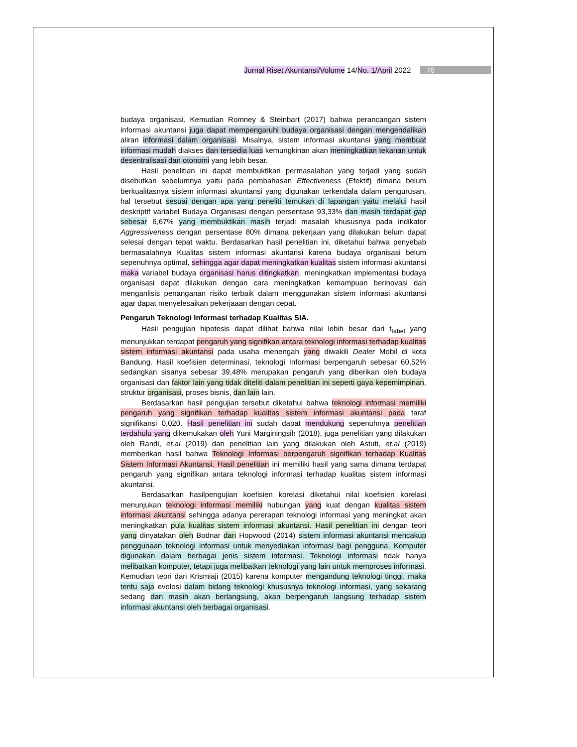Jurnal Riset Akuntansi/Volume 14/No. 1/April 2022 76
budaya organisasi. Kemudian Romney & Steinbart (2017) bahwa perancangan sistem informasi akuntansi juga dapat mempengaruhi budaya organisasi dengan mengendalikan aliran informasi dalam organisasi. Misalnya, sistem informasi akuntansi yang membuat informasi mudah diakses dan tersedia luas kemungkinan akan meningkatkan tekanan untuk desentralisasi dan otonomi yang lebih besar.
Hasil penelitian ini dapat membuktikan permasalahan yang terjadi yang sudah disebutkan sebelumnya yaitu pada pembahasan Effectiveness (Efektif) dimana belum berkualitasnya sistem informasi akuntansi yang digunakan terkendala dalam pengurusan, hal tersebut sesuai dengan apa yang peneliti temukan di lapangan yaitu melalui hasil deskriptif variabel Budaya Organisasi dengan persentase 93,33% dan masih terdapat gap sebesar 6,67% yang membuktikan masih terjadi masalah khususnya pada indikator Aggressiveness dengan persentase 80% dimana pekerjaan yang dilakukan belum dapat selesai dengan tepat waktu. Berdasarkan hasil penelitian ini, diketahui bahwa penyebab bermasalahnya Kualitas sistem informasi akuntansi karena budaya organisasi belum sepenuhnya optimal, sehingga agar dapat meningkatkan kualitas sistem informasi akuntansi maka variabel budaya organisasi harus ditingkatkan, meningkatkan implementasi budaya organisasi dapat dilakukan dengan cara meningkatkan kemampuan berinovasi dan menganlisis penanganan risiko terbaik dalam menggunakan sistem informasi akuntansi agar dapat menyelesaikan pekerjaaan dengan cepat.
Pengaruh Teknologi Informasi terhadap Kualitas SIA.
Hasil pengujian hipotesis dapat dilihat bahwa nilai lebih besar dari t<sub>tabel</sub> yang menunjukkan terdapat pengaruh yang signifikan antara teknologi informasi terhadap kualitas sistem informasi akuntansi pada usaha menengah yang diwakili Dealer Mobil di kota Bandung. Hasil koefisien determinasi, teknologi Informasi berpengaruh sebesar 60,52% sedangkan sisanya sebesar 39,48% merupakan pengaruh yang diberikan oleh budaya organisasi dan faktor lain yang tidak diteliti dalam penelitian ini seperti gaya kepemimpinan, struktur organisasi, proses bisnis, dan lain lain.
Berdasarkan hasil pengujian tersebut diketahui bahwa teknologi informasi memiliki pengaruh yang signifikan terhadap kualitas sistem informasi akuntansi pada taraf signifikansi 0,020. Hasil penelitian ini sudah dapat mendukung sepenuhnya penelitian terdahulu yang dikemukakan oleh Yuni Marginingsih (2018), juga penelitian yang dilakukan oleh Randi, et.al (2019) dan penelitian lain yang dilakukan oleh Astuti, et.al (2019) memberikan hasil bahwa Teknologi Informasi berpengaruh signifikan terhadap Kualitas Sistem Informasi Akuntansi. Hasil penelitian ini memiliki hasil yang sama dimana terdapat pengaruh yang signifikan antara teknologi informasi terhadap kualitas sistem informasi akuntansi.
Berdasarkan hasilpengujian koefisien korelasi diketahui nilai koefisien korelasi menunjukan teknologi informasi memiliki hubungan yang kuat dengan kualitas sistem informasi akuntansi sehingga adanya pererapan teknologi informasi yang meningkat akan meningkatkan pula kualitas sistem informasi akuntansi. Hasil penelitian ini dengan teori yang dinyatakan oleh Bodnar dan Hopwood (2014) sistem informasi akuntansi mencakup penggunaan teknologi informasi untuk menyediakan informasi bagi pengguna. Komputer digunakan dalam berbagai jenis sistem informasi. Teknologi informasi tidak hanya melibatkan komputer, tetapi juga melibatkan teknologi yang lain untuk memproses informasi. Kemudian teori dari Krismiaji (2015) karena komputer mengandung teknologi tinggi, maka tentu saja evolosi dalam bidang teknologi khususnya teknologi informasi, yang sekarang sedang dan masih akan berlangsung, akan berpengaruh langsung terhadap sistem informasi akuntansi oleh berbagai organisasi.